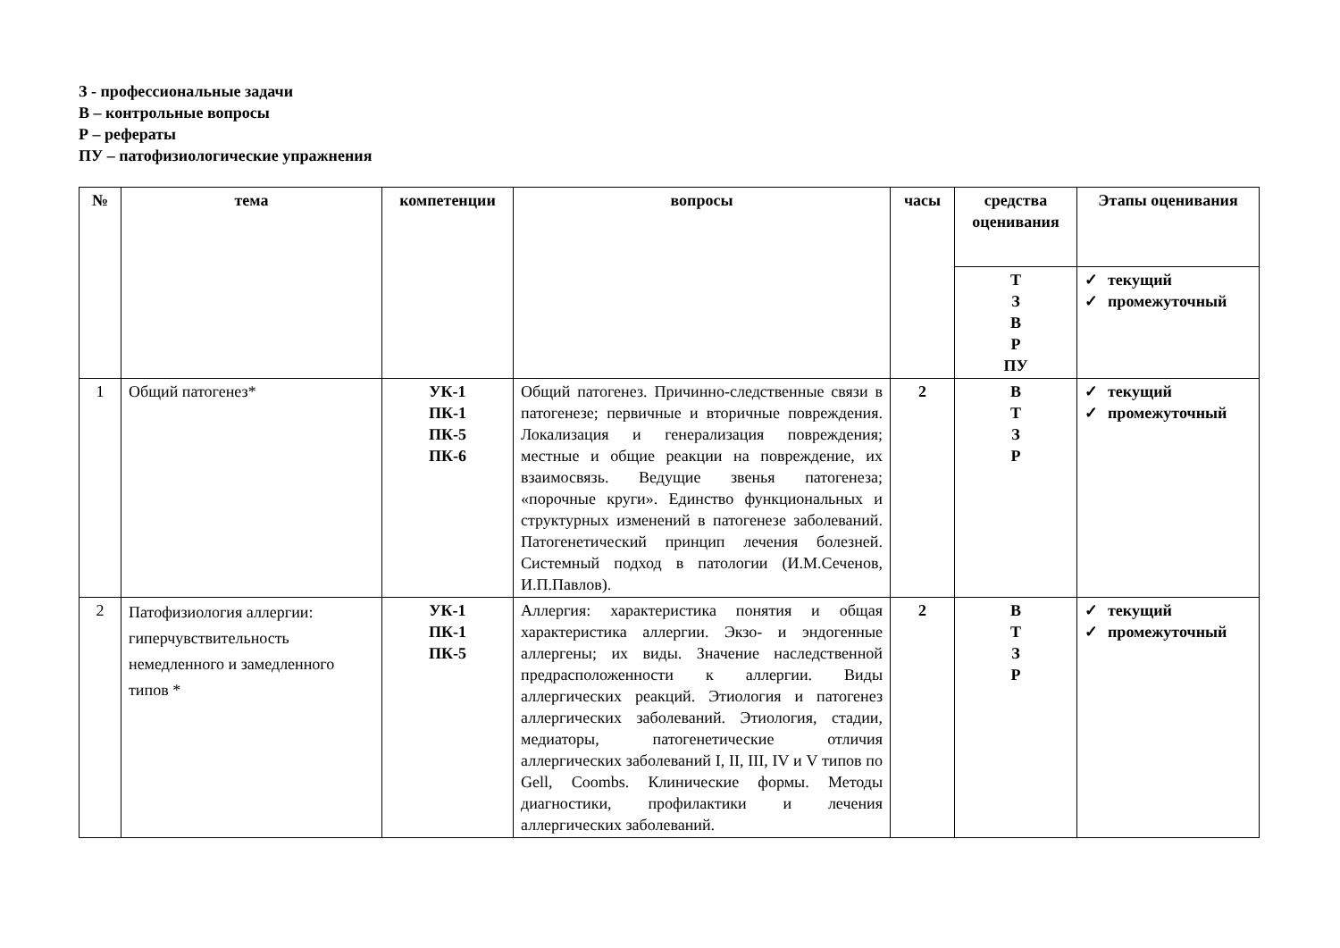З - профессиональные задачи
В – контрольные вопросы
Р – рефераты
ПУ – патофизиологические упражнения
| № | тема | компетенции | вопросы | часы | средства оценивания | Этапы оценивания |
| --- | --- | --- | --- | --- | --- | --- |
| | | | | | Т З В Р ПУ | ✓ текущий ✓ промежуточный |
| 1 | Общий патогенез* | УК-1 ПК-1 ПК-5 ПК-6 | Общий патогенез. Причинно-следственные связи в патогенезе; первичные и вторичные повреждения. Локализация и генерализация повреждения; местные и общие реакции на повреждение, их взаимосвязь. Ведущие звенья патогенеза; «порочные круги». Единство функциональных и структурных изменений в патогенезе заболеваний. Патогенетический принцип лечения болезней. Системный подход в патологии (И.М.Сеченов, И.П.Павлов). | 2 | В Т З Р | ✓ текущий ✓ промежуточный |
| 2 | Патофизиология аллергии: гиперчувствительность немедленного и замедленного типов * | УК-1 ПК-1 ПК-5 | Аллергия: характеристика понятия и общая характеристика аллергии. Экзо- и эндогенные аллергены; их виды. Значение наследственной предрасположенности к аллергии. Виды аллергических реакций. Этиология и патогенез аллергических заболеваний. Этиология, стадии, медиаторы, патогенетические отличия аллергических заболеваний I, II, III, IV и V типов по Gell, Coombs. Клинические формы. Методы диагностики, профилактики и лечения аллергических заболеваний. | 2 | В Т З Р | ✓ текущий ✓ промежуточный |